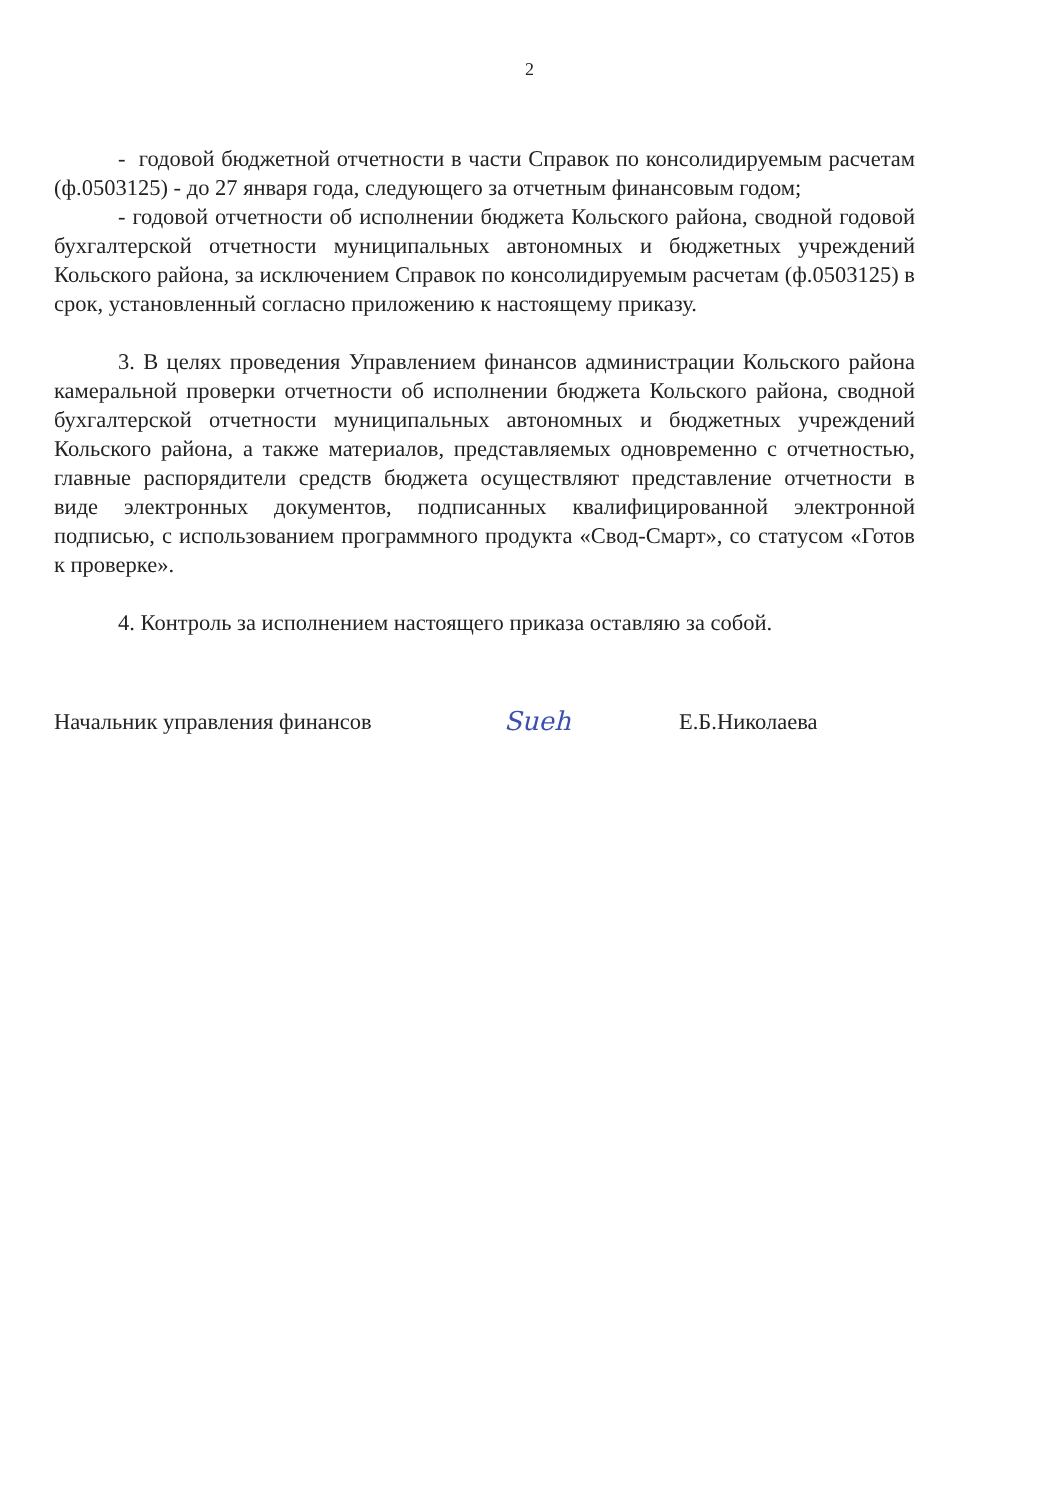2
- годовой бюджетной отчетности в части Справок по консолидируемым расчетам (ф.0503125) - до 27 января года, следующего за отчетным финансовым годом;
- годовой отчетности об исполнении бюджета Кольского района, сводной годовой бухгалтерской отчетности муниципальных автономных и бюджетных учреждений Кольского района, за исключением Справок по консолидируемым расчетам (ф.0503125) в срок, установленный согласно приложению к настоящему приказу.
3. В целях проведения Управлением финансов администрации Кольского района камеральной проверки отчетности об исполнении бюджета Кольского района, сводной бухгалтерской отчетности муниципальных автономных и бюджетных учреждений Кольского района, а также материалов, представляемых одновременно с отчетностью, главные распорядители средств бюджета осуществляют представление отчетности в виде электронных документов, подписанных квалифицированной электронной подписью, с использованием программного продукта «Свод-Смарт», со статусом «Готов к проверке».
4. Контроль за исполнением настоящего приказа оставляю за собой.
Начальник управления финансов
Sueh
Е.Б.Николаева